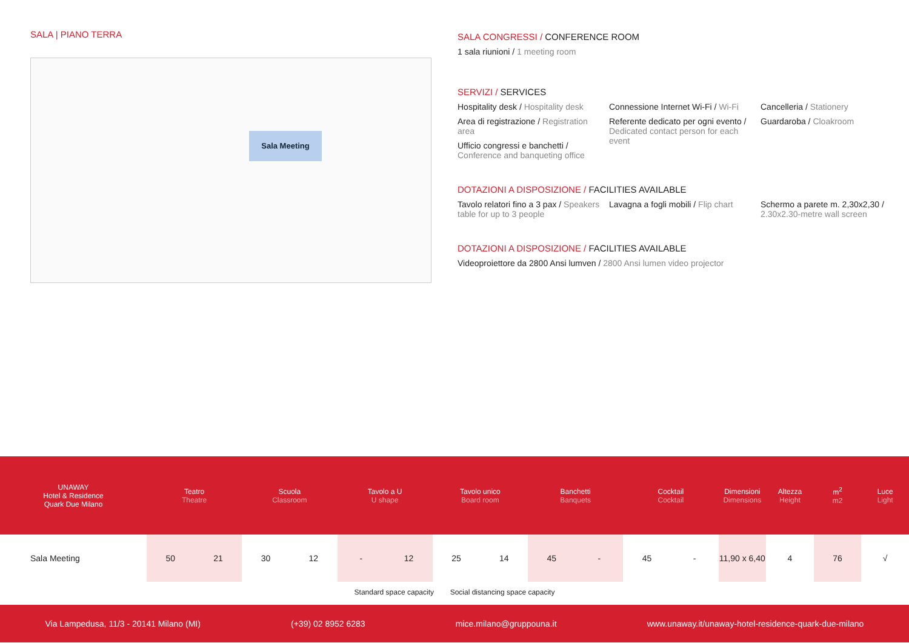SALA | PIANO TERRA
Sala Meeting
SALA CONGRESSI / CONFERENCE ROOM
1 sala riunioni / 1 meeting room
SERVIZI / SERVICES
Hospitality desk / Hospitality desk
Area di registrazione / Registration area
Ufficio congressi e banchetti / Conference and banqueting office
Connessione Internet Wi-Fi / Wi-Fi
Referente dedicato per ogni evento / Dedicated contact person for each event
Cancelleria / Stationery
Guardaroba / Cloakroom
DOTAZIONI A DISPOSIZIONE / FACILITIES AVAILABLE
Tavolo relatori fino a 3 pax / Speakers table for up to 3 people
Lavagna a fogli mobili / Flip chart
Schermo a parete m. 2,30x2,30 / 2.30x2.30-metre wall screen
DOTAZIONI A DISPOSIZIONE / FACILITIES AVAILABLE
Videoproiettore da 2800 Ansi lumven / 2800 Ansi lumen video projector
| UNAWAY Hotel & Residence Quark Due Milano | Teatro Theatre | | Scuola Classroom | | Tavolo a U U shape | | Tavolo unico Board room | | Banchetti Banquets | | Cocktail Cocktail | | Dimensioni Dimensions | Altezza Height | m<sup>2</sup> m2 | Luce Light |
| --- | --- | --- | --- | --- | --- | --- | --- | --- | --- | --- | --- | --- | --- | --- | --- | --- |
| Sala Meeting | 50 | 21 | 30 | 12 | - | 12 | 25 | 14 | 45 | - | 45 | - | 11,90 x 6,40 | 4 | 76 | √ |
Standard space capacity Social distancing space capacity
Via Lampedusa, 11/3 - 20141 Milano (MI) (+39) 02 8952 6283 mice.milano@gruppouna.it www.unaway.it/unaway-hotel-residence-quark-due-milano